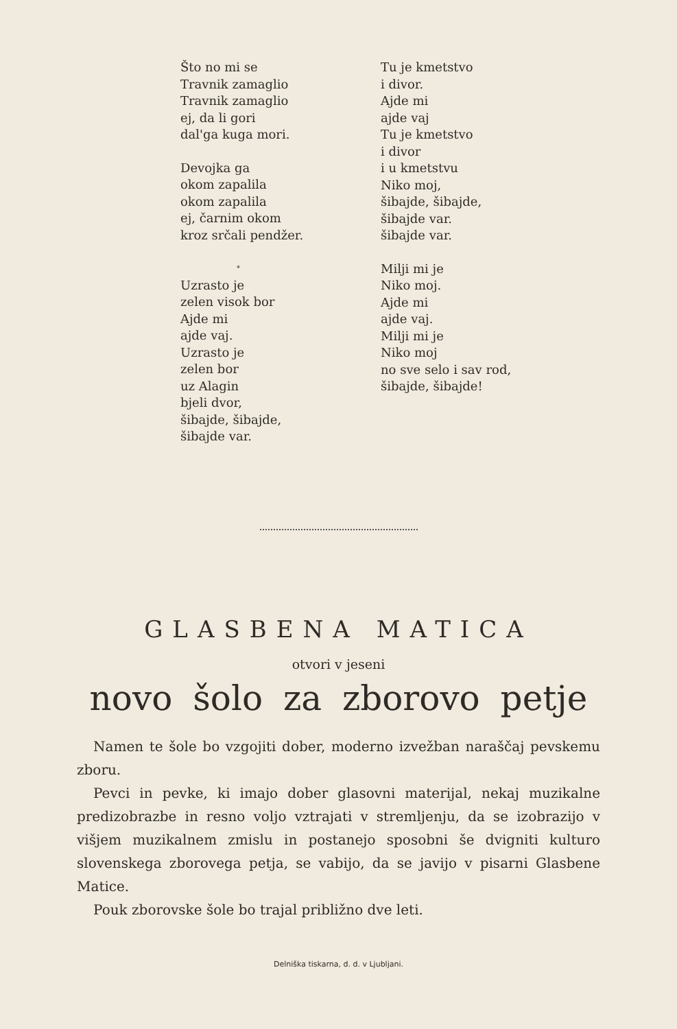Što no mi se
Travnik zamaglio
Travnik zamaglio
ej, da li gori
dal'ga kuga mori.
Devojka ga
okom zapalila
okom zapalila
ej, čarnim okom
kroz srčali pendžer.
*
Uzrasto je
zelen visok bor
Ajde mi
ajde vaj.
Uzrasto je
zelen bor
uz Alagin
bjeli dvor,
šibajde, šibajde,
šibajde var.
Tu je kmetstvo
i divor.
Ajde mi
ajde vaj
Tu je kmetstvo
i divor
i u kmetstvu
Niko moj,
šibajde, šibajde,
šibajde var.
šibajde var.
Milji mi je
Niko moj.
Ajde mi
ajde vaj.
Milji mi je
Niko moj
no sve selo i sav rod,
šibajde, šibajde!
GLASBENA MATICA
otvori v jeseni
novo šolo za zborovo petje
Namen te šole bo vzgojiti dober, moderno izvežban naraščaj pevskemu zboru.
Pevci in pevke, ki imajo dober glasovni materijal, nekaj muzikalne predizobrazbe in resno voljo vztrajati v stremljenju, da se izobrazijo v višjem muzikalnem zmislu in postanejo sposobni še dvigniti kulturo slovenskega zborovega petja, se vabijo, da se javijo v pisarni Glasbene Matice.
Pouk zborovske šole bo trajal približno dve leti.
Delniška tiskarna, d. d. v Ljubljani.